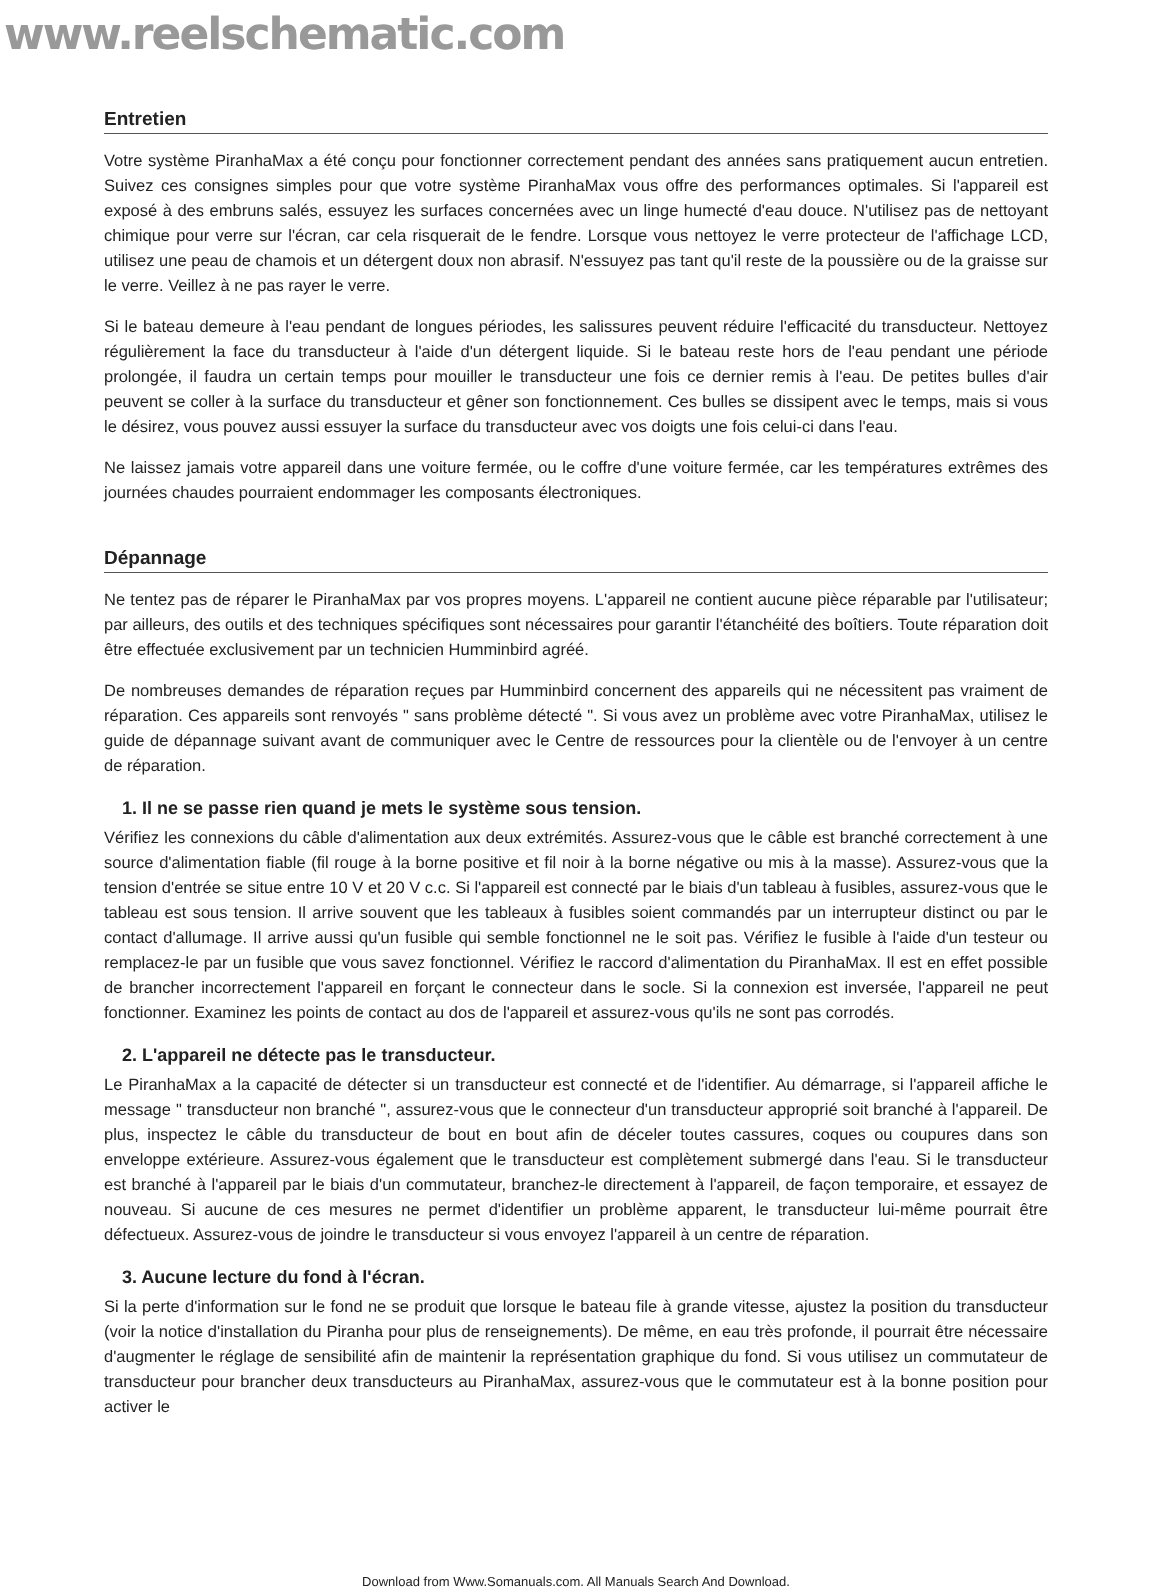www.reelschematic.com
Entretien
Votre système PiranhaMax a été conçu pour fonctionner correctement pendant des années sans pratiquement aucun entretien. Suivez ces consignes simples pour que votre système PiranhaMax vous offre des performances optimales. Si l'appareil est exposé à des embruns salés, essuyez les surfaces concernées avec un linge humecté d'eau douce. N'utilisez pas de nettoyant chimique pour verre sur l'écran, car cela risquerait de le fendre. Lorsque vous nettoyez le verre protecteur de l'affichage LCD, utilisez une peau de chamois et un détergent doux non abrasif. N'essuyez pas tant qu'il reste de la poussière ou de la graisse sur le verre. Veillez à ne pas rayer le verre.
Si le bateau demeure à l'eau pendant de longues périodes, les salissures peuvent réduire l'efficacité du transducteur. Nettoyez régulièrement la face du transducteur à l'aide d'un détergent liquide. Si le bateau reste hors de l'eau pendant une période prolongée, il faudra un certain temps pour mouiller le transducteur une fois ce dernier remis à l'eau. De petites bulles d'air peuvent se coller à la surface du transducteur et gêner son fonctionnement. Ces bulles se dissipent avec le temps, mais si vous le désirez, vous pouvez aussi essuyer la surface du transducteur avec vos doigts une fois celui-ci dans l'eau.
Ne laissez jamais votre appareil dans une voiture fermée, ou le coffre d'une voiture fermée, car les températures extrêmes des journées chaudes pourraient endommager les composants électroniques.
Dépannage
Ne tentez pas de réparer le PiranhaMax par vos propres moyens. L'appareil ne contient aucune pièce réparable par l'utilisateur; par ailleurs, des outils et des techniques spécifiques sont nécessaires pour garantir l'étanchéité des boîtiers. Toute réparation doit être effectuée exclusivement par un technicien Humminbird agréé.
De nombreuses demandes de réparation reçues par Humminbird concernent des appareils qui ne nécessitent pas vraiment de réparation. Ces appareils sont renvoyés " sans problème détecté ". Si vous avez un problème avec votre PiranhaMax, utilisez le guide de dépannage suivant avant de communiquer avec le Centre de ressources pour la clientèle ou de l'envoyer à un centre de réparation.
1. Il ne se passe rien quand je mets le système sous tension.
Vérifiez les connexions du câble d'alimentation aux deux extrémités. Assurez-vous que le câble est branché correctement à une source d'alimentation fiable (fil rouge à la borne positive et fil noir à la borne négative ou mis à la masse). Assurez-vous que la tension d'entrée se situe entre 10 V et 20 V c.c. Si l'appareil est connecté par le biais d'un tableau à fusibles, assurez-vous que le tableau est sous tension. Il arrive souvent que les tableaux à fusibles soient commandés par un interrupteur distinct ou par le contact d'allumage. Il arrive aussi qu'un fusible qui semble fonctionnel ne le soit pas. Vérifiez le fusible à l'aide d'un testeur ou remplacez-le par un fusible que vous savez fonctionnel. Vérifiez le raccord d'alimentation du PiranhaMax. Il est en effet possible de brancher incorrectement l'appareil en forçant le connecteur dans le socle. Si la connexion est inversée, l'appareil ne peut fonctionner. Examinez les points de contact au dos de l'appareil et assurez-vous qu'ils ne sont pas corrodés.
2. L'appareil ne détecte pas le transducteur.
Le PiranhaMax a la capacité de détecter si un transducteur est connecté et de l'identifier. Au démarrage, si l'appareil affiche le message " transducteur non branché ", assurez-vous que le connecteur d'un transducteur approprié soit branché à l'appareil. De plus, inspectez le câble du transducteur de bout en bout afin de déceler toutes cassures, coques ou coupures dans son enveloppe extérieure. Assurez-vous également que le transducteur est complètement submergé dans l'eau. Si le transducteur est branché à l'appareil par le biais d'un commutateur, branchez-le directement à l'appareil, de façon temporaire, et essayez de nouveau. Si aucune de ces mesures ne permet d'identifier un problème apparent, le transducteur lui-même pourrait être défectueux. Assurez-vous de joindre le transducteur si vous envoyez l'appareil à un centre de réparation.
3. Aucune lecture du fond à l'écran.
Si la perte d'information sur le fond ne se produit que lorsque le bateau file à grande vitesse, ajustez la position du transducteur (voir la notice d'installation du Piranha pour plus de renseignements). De même, en eau très profonde, il pourrait être nécessaire d'augmenter le réglage de sensibilité afin de maintenir la représentation graphique du fond. Si vous utilisez un commutateur de transducteur pour brancher deux transducteurs au PiranhaMax, assurez-vous que le commutateur est à la bonne position pour activer le
Download from Www.Somanuals.com. All Manuals Search And Download.